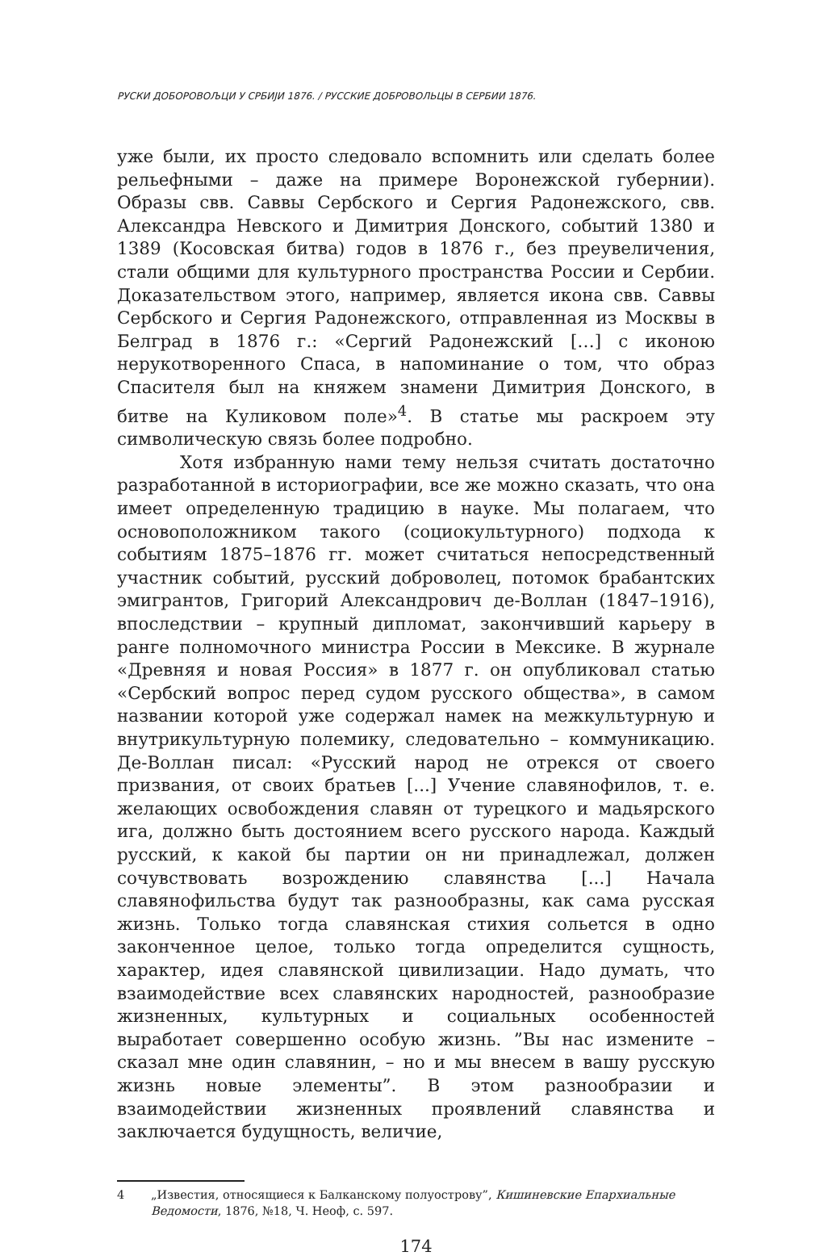РУСКИ ДОБОРОВОЉЦИ У СРБИЈИ 1876. / РУССКИЕ ДОБРОВОЛЬЦЫ В СЕРБИИ 1876.
уже были, их просто следовало вспомнить или сделать более рельефными – даже на примере Воронежской губернии). Образы свв. Саввы Сербского и Сергия Радонежского, свв. Александра Невского и Димитрия Донского, событий 1380 и 1389 (Косовская битва) годов в 1876 г., без преувеличения, стали общими для культурного пространства России и Сербии. Доказательством этого, например, является икона свв. Саввы Сербского и Сергия Радонежского, отправленная из Москвы в Белград в 1876 г.: «Сергий Радонежский […] с иконою нерукотворенного Спаса, в напоминание о том, что образ Спасителя был на княжем знамени Димитрия Донского, в битве на Куликовом поле»<sup>4</sup>. В статье мы раскроем эту символическую связь более подробно.
Хотя избранную нами тему нельзя считать достаточно разработанной в историографии, все же можно сказать, что она имеет определенную традицию в науке. Мы полагаем, что основоположником такого (социокультурного) подхода к событиям 1875–1876 гг. может считаться непосредственный участник событий, русский доброволец, потомок брабантских эмигрантов, Григорий Александрович де-Воллан (1847–1916), впоследствии – крупный дипломат, закончивший карьеру в ранге полномочного министра России в Мексике. В журнале «Древняя и новая Россия» в 1877 г. он опубликовал статью «Сербский вопрос перед судом русского общества», в самом названии которой уже содержал намек на межкультурную и внутрикультурную полемику, следовательно – коммуникацию. Де-Воллан писал: «Русский народ не отрекся от своего призвания, от своих братьев [...] Учение славянофилов, т. е. желающих освобождения славян от турецкого и мадьярского ига, должно быть достоянием всего русского народа. Каждый русский, к какой бы партии он ни принадлежал, должен сочувствовать возрождению славянства [...] Начала славянофильства будут так разнообразны, как сама русская жизнь. Только тогда славянская стихия сольется в одно законченное целое, только тогда определится сущность, характер, идея славянской цивилизации. Надо думать, что взаимодействие всех славянских народностей, разнообразие жизненных, культурных и социальных особенностей выработает совершенно особую жизнь. ”Вы нас измените – сказал мне один славянин, – но и мы внесем в вашу русскую жизнь новые элементы”. В этом разнообразии и взаимодействии жизненных проявлений славянства и заключается будущность, величие,
4 „Известия, относящиеся к Балканскому полуострову”, Кишиневские Епархиальные Ведомости, 1876, №18, Ч. Неоф, с. 597.
174